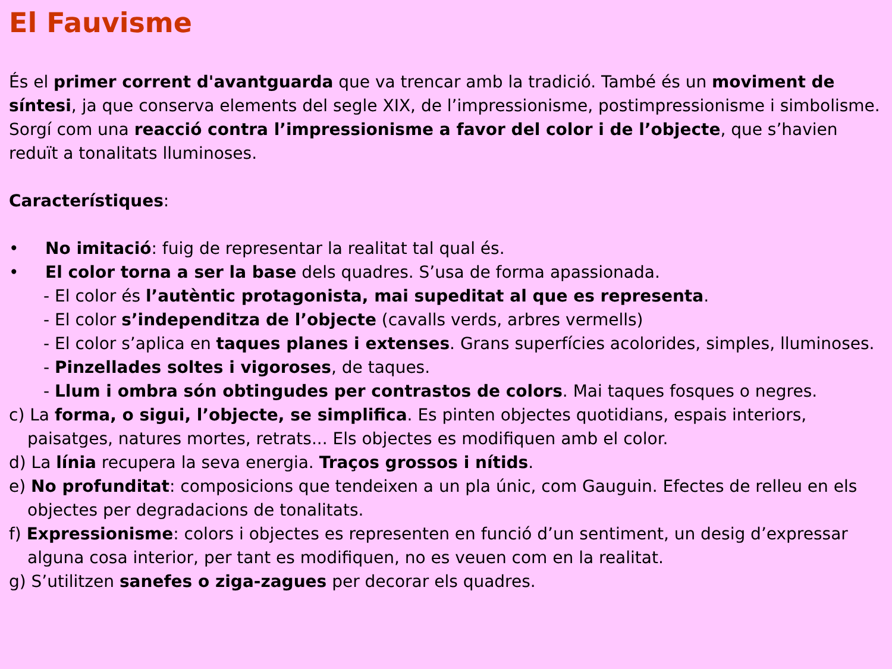El Fauvisme
És el primer corrent d'avantguarda que va trencar amb la tradició. També és un moviment de síntesi, ja que conserva elements del segle XIX, de l’impressionisme, postimpressionisme i simbolisme. Sorgí com una reacció contra l’impressionisme a favor del color i de l’objecte, que s’havien reduït a tonalitats lluminoses.
Característiques:
• No imitació: fuig de representar la realitat tal qual és.
• El color torna a ser la base dels quadres. S’usa de forma apassionada.
- El color és l’autèntic protagonista, mai supeditat al que es representa.
- El color s’independitza de l’objecte (cavalls verds, arbres vermells)
- El color s’aplica en taques planes i extenses. Grans superfícies acolorides, simples, lluminoses.
- Pinzellades soltes i vigoroses, de taques.
- Llum i ombra són obtingudes per contrastos de colors. Mai taques fosques o negres.
c) La forma, o sigui, l’objecte, se simplifica. Es pinten objectes quotidians, espais interiors, paisatges, natures mortes, retrats... Els objectes es modifiquen amb el color.
d) La línia recupera la seva energia. Traços grossos i nítids.
e) No profunditat: composicions que tendeixen a un pla únic, com Gauguin. Efectes de relleu en els objectes per degradacions de tonalitats.
f) Expressionisme: colors i objectes es representen en funció d’un sentiment, un desig d’expressar alguna cosa interior, per tant es modifiquen, no es veuen com en la realitat.
g) S’utilitzen sanefes o ziga-zagues per decorar els quadres.